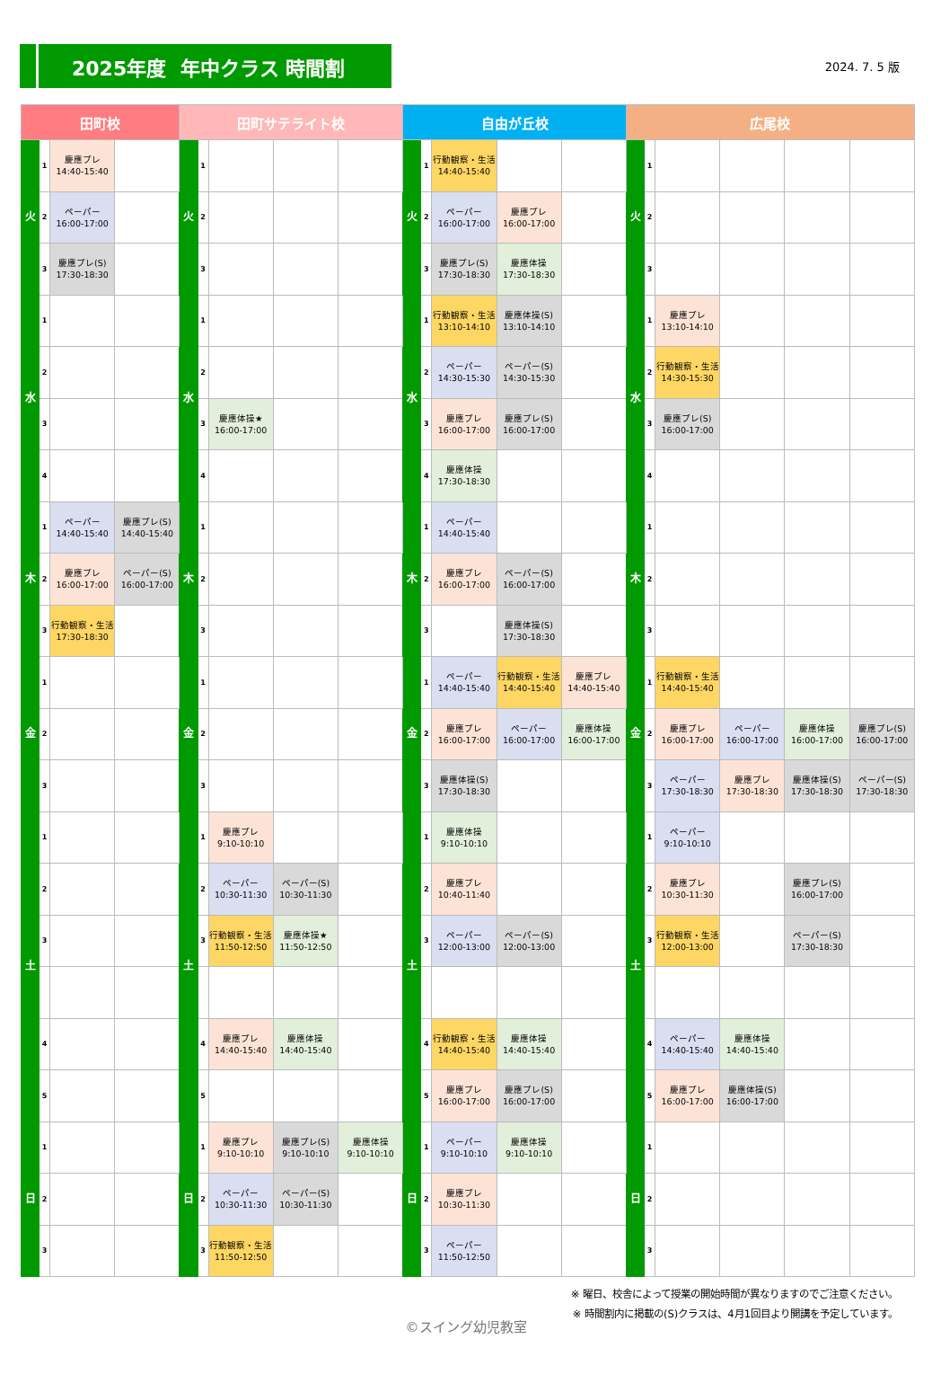2025年度 年中クラス 時間割
2024. 7. 5 版
| 田町校 | | | | 田町サテライト校 | | | | | 自由が丘校 | | | | | 広尾校 | | | | | |
| --- | --- | --- | --- | --- | --- | --- | --- | --- | --- | --- | --- | --- | --- | --- | --- | --- | --- | --- | --- |
| 火 | 1 | 慶應プレ 14:40-15:40 | | 火 | 1 | | | | 火 | 1 | 行動観察・生活 14:40-15:40 | | | 火 | 1 | | | | |
| | 2 | ペーパー 16:00-17:00 | | | 2 | | | | | 2 | ペーパー 16:00-17:00 | 慶應プレ 16:00-17:00 | | | 2 | | | | |
| | 3 | 慶應プレ(S) 17:30-18:30 | | | 3 | | | | | 3 | 慶應プレ(S) 17:30-18:30 | 慶應体操 17:30-18:30 | | | 3 | | | | |
| 水 | 1 | | | 水 | 1 | | | | 水 | 1 | 行動観察・生活 13:10-14:10 | 慶應体操(S) 13:10-14:10 | | 水 | 1 | 慶應プレ 13:10-14:10 | | | |
| | 2 | | | | 2 | | | | | 2 | ペーパー 14:30-15:30 | ペーパー(S) 14:30-15:30 | | | 2 | 行動観察・生活 14:30-15:30 | | | |
| | 3 | | | | 3 | 慶應体操★ 16:00-17:00 | | | | 3 | 慶應プレ 16:00-17:00 | 慶應プレ(S) 16:00-17:00 | | | 3 | 慶應プレ(S) 16:00-17:00 | | | |
| | 4 | | | | 4 | | | | | 4 | 慶應体操 17:30-18:30 | | | | 4 | | | | |
| 木 | 1 | ペーパー 14:40-15:40 | 慶應プレ(S) 14:40-15:40 | 木 | 1 | | | | 木 | 1 | ペーパー 14:40-15:40 | | | 木 | 1 | | | | |
| | 2 | 慶應プレ 16:00-17:00 | ペーパー(S) 16:00-17:00 | | 2 | | | | | 2 | 慶應プレ 16:00-17:00 | ペーパー(S) 16:00-17:00 | | | 2 | | | | |
| | 3 | 行動観察・生活 17:30-18:30 | | | 3 | | | | | 3 | | 慶應体操(S) 17:30-18:30 | | | 3 | | | | |
| 金 | 1 | | | 金 | 1 | | | | 金 | 1 | ペーパー 14:40-15:40 | 行動観察・生活 14:40-15:40 | 慶應プレ 14:40-15:40 | 金 | 1 | 行動観察・生活 14:40-15:40 | | | |
| | 2 | | | | 2 | | | | | 2 | 慶應プレ 16:00-17:00 | ペーパー 16:00-17:00 | 慶應体操 16:00-17:00 | | 2 | 慶應プレ 16:00-17:00 | ペーパー 16:00-17:00 | 慶應体操 16:00-17:00 | 慶應プレ(S) 16:00-17:00 |
| | 3 | | | | 3 | | | | | 3 | 慶應体操(S) 17:30-18:30 | | | | 3 | ペーパー 17:30-18:30 | 慶應プレ 17:30-18:30 | 慶應体操(S) 17:30-18:30 | ペーパー(S) 17:30-18:30 |
| 土 | 1 | | | 土 | 1 | 慶應プレ 9:10-10:10 | | | 土 | 1 | 慶應体操 9:10-10:10 | | | 土 | 1 | ペーパー 9:10-10:10 | | | |
| | 2 | | | | 2 | ペーパー 10:30-11:30 | ペーパー(S) 10:30-11:30 | | | 2 | 慶應プレ 10:40-11:40 | | | | 2 | 慶應プレ 10:30-11:30 | | 慶應プレ(S) 16:00-17:00 | |
| | 3 | | | | 3 | 行動観察・生活 11:50-12:50 | 慶應体操★ 11:50-12:50 | | | 3 | ペーパー 12:00-13:00 | ペーパー(S) 12:00-13:00 | | | 3 | 行動観察・生活 12:00-13:00 | | ペーパー(S) 17:30-18:30 | |
| | 4 | | | | 4 | 慶應プレ 14:40-15:40 | 慶應体操 14:40-15:40 | | | 4 | 行動観察・生活 14:40-15:40 | 慶應体操 14:40-15:40 | | | 4 | ペーパー 14:40-15:40 | 慶應体操 14:40-15:40 | | |
| | 5 | | | | 5 | | | | | 5 | 慶應プレ 16:00-17:00 | 慶應プレ(S) 16:00-17:00 | | | 5 | 慶應プレ 16:00-17:00 | 慶應体操(S) 16:00-17:00 | | |
| 日 | 1 | | | 日 | 1 | 慶應プレ 9:10-10:10 | 慶應プレ(S) 9:10-10:10 | 慶應体操 9:10-10:10 | 日 | 1 | ペーパー 9:10-10:10 | 慶應体操 9:10-10:10 | | 日 | 1 | | | | |
| | 2 | | | | 2 | ペーパー 10:30-11:30 | ペーパー(S) 10:30-11:30 | | | 2 | 慶應プレ 10:30-11:30 | | | | 2 | | | | |
| | 3 | | | | 3 | 行動観察・生活 11:50-12:50 | | | | 3 | ペーパー 11:50-12:50 | | | | 3 | | | | |
※ 曜日、校舎によって授業の開始時間が異なりますのでご注意ください。
※ 時間割内に掲載の(S)クラスは、4月1回目より開講を予定しています。
©スイング幼児教室